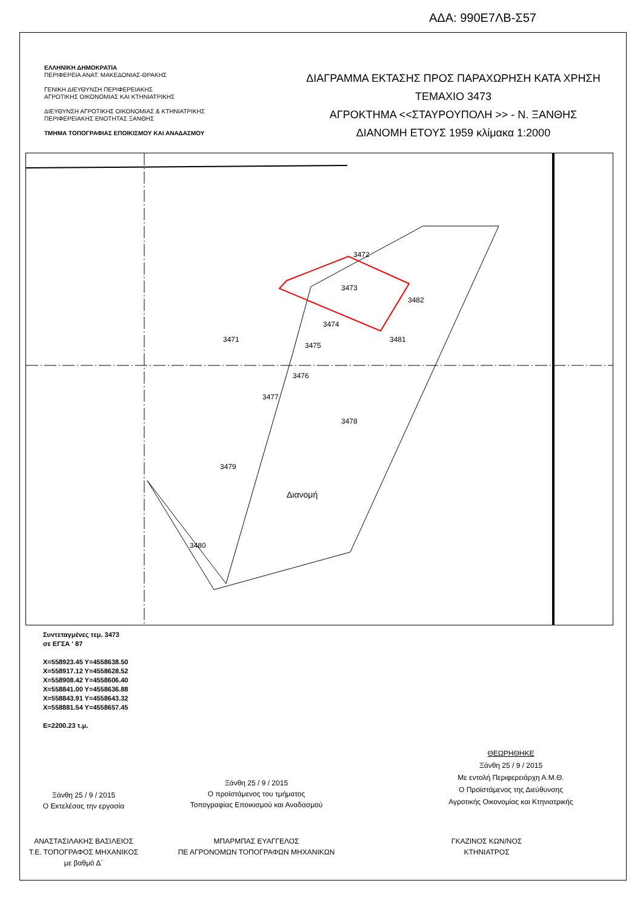ΑΔΑ: 990Ε7ΛΒ-Σ57
ΕΛΛΗΝΙΚΗ ΔΗΜΟΚΡΑΤΙΑ
ΠΕΡΙΦΕΡΕΙΑ ΑΝΑΤ. ΜΑΚΕΔΟΝΙΑΣ-ΘΡΑΚΗΣ
ΓΕΝΙΚΗ ΔΙΕΥΘΥΝΣΗ ΠΕΡΙΦΕΡΕΙΑΚΗΣ
ΑΓΡΟΤΙΚΗΣ ΟΙΚΟΝΟΜΙΑΣ ΚΑΙ ΚΤΗΝΙΑΤΡΙΚΗΣ
ΔΙΕΥΘΥΝΣΗ ΑΓΡΟΤΙΚΗΣ ΟΙΚΟΝΟΜΙΑΣ & ΚΤΗΝΙΑΤΡΙΚΗΣ
ΠΕΡΙΦΕΡΕΙΑΚΗΣ ΕΝΟΤΗΤΑΣ ΞΑΝΘΗΣ
ΤΜΗΜΑ ΤΟΠΟΓΡΑΦΙΑΣ ΕΠΟΙΚΙΣΜΟΥ ΚΑΙ ΑΝΑΔΑΣΜΟΥ
ΔΙΑΓΡΑΜΜΑ ΕΚΤΑΣΗΣ ΠΡΟΣ ΠΑΡΑΧΩΡΗΣΗ ΚΑΤΑ ΧΡΗΣΗ
ΤΕΜΑΧΙΟ 3473
ΑΓΡΟΚΤΗΜΑ <<ΣΤΑΥΡΟΥΠΟΛΗ >> - Ν. ΞΑΝΘΗΣ
ΔΙΑΝΟΜΗ ΕΤΟΥΣ 1959 κλίμακα 1:2000
3472
3473
3474
3475
3476
3477
3478
3479
3480
3471
3482
3481
Διανομή
Συντεταγμένες τεμ. 3473
σε ΕΓΣΑ ' 87
X=558923.45 Y=4558638.50
X=558917.12 Y=4558628.52
X=558908.42 Y=4558606.40
X=558841.00 Y=4558636.88
X=558843.91 Y=4558643.32
X=558881.54 Y=4558657.45
E=2200.23 τ.μ.
ΘΕΩΡΗΘΗΚΕ
Ξάνθη 25 / 9 / 2015
Με εντολή Περιφερειάρχη Α.Μ.Θ.
Ο Προϊστάμενος της Διεύθυνσης
Αγροτικής Οικονομίας και Κτηνιατρικής
Ξάνθη 25 / 9 / 2015
Ο Εκτελέσας την εργασία
Ξάνθη 25 / 9 / 2015
Ο προϊστάμενος του τμήματος
Τοπογραφίας Εποικισμού και Αναδασμού
ΑΝΑΣΤΑΣΙΛΑΚΗΣ ΒΑΣΙΛΕΙΟΣ
Τ.Ε. ΤΟΠΟΓΡΑΦΟΣ ΜΗΧΑΝΙΚΟΣ
με βαθμό Δ΄
ΜΠΑΡΜΠΑΣ ΕΥΑΓΓΕΛΟΣ
ΠΕ ΑΓΡΟΝΟΜΩΝ ΤΟΠΟΓΡΑΦΩΝ ΜΗΧΑΝΙΚΩΝ
ΓΚΑΖΙΝΟΣ ΚΩΝ/ΝΟΣ
ΚΤΗΝΙΑΤΡΟΣ